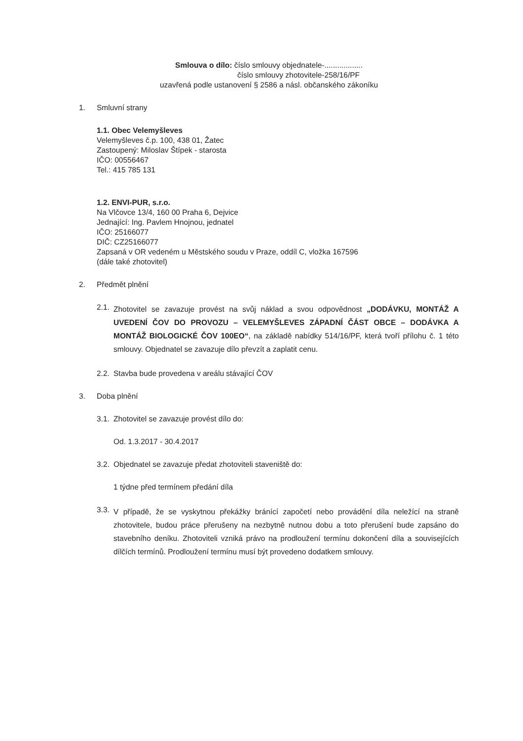Smlouva o dílo: číslo smlouvy objednatele-..................
číslo smlouvy zhotovitele-258/16/PF
uzavřená podle ustanovení § 2586 a násl. občanského zákoníku
1. Smluvní strany
1.1. Obec Velemyšleves
Velemyšleves č.p. 100, 438 01, Žatec
Zastoupený: Miloslav Štípek - starosta
IČO: 00556467
Tel.: 415 785 131
1.2. ENVI-PUR, s.r.o.
Na Vlčovce 13/4, 160 00 Praha 6, Dejvice
Jednající: Ing. Pavlem Hnojnou, jednatel
IČO: 25166077
DIČ: CZ25166077
Zapsaná v OR vedeném u Městského soudu v Praze, oddíl C, vložka 167596
(dále také zhotovitel)
2. Předmět plnění
2.1.
Zhotovitel se zavazuje provést na svůj náklad a svou odpovědnost „DODÁVKU, MONTÁŽ A UVEDENÍ ČOV DO PROVOZU – VELEMYŠLEVES ZÁPADNÍ ČÁST OBCE – DODÁVKA A MONTÁŽ BIOLOGICKÉ ČOV 100EO“, na základě nabídky 514/16/PF, která tvoří přílohu č. 1 této smlouvy. Objednatel se zavazuje dílo převzít a zaplatit cenu.
2.2.
Stavba bude provedena v areálu stávající ČOV
3. Doba plnění
3.1.
Zhotovitel se zavazuje provést dílo do:
Od. 1.3.2017 - 30.4.2017
3.2.
Objednatel se zavazuje předat zhotoviteli staveniště do:
1 týdne před termínem předání díla
3.3.
V případě, že se vyskytnou překážky bránící započetí nebo provádění díla neležící na straně zhotovitele, budou práce přerušeny na nezbytně nutnou dobu a toto přerušení bude zapsáno do stavebního deníku. Zhotoviteli vzniká právo na prodloužení termínu dokončení díla a souvisejících dílčích termínů. Prodloužení termínu musí být provedeno dodatkem smlouvy.